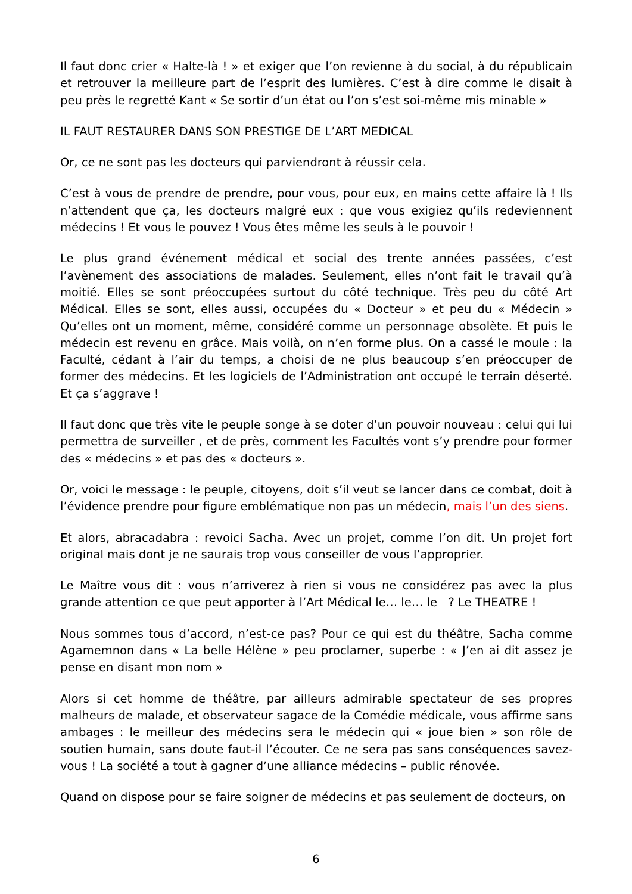Il faut donc crier « Halte-là ! » et exiger que l’on revienne à du social, à du républicain et retrouver la meilleure part de l’esprit des lumières. C’est à dire comme le disait à peu près le regretté Kant « Se sortir d’un état ou l’on s’est soi-même mis minable »
IL FAUT RESTAURER DANS SON PRESTIGE DE L’ART MEDICAL
Or, ce ne sont pas les docteurs qui parviendront à réussir cela.
C’est à vous de prendre de prendre, pour vous, pour eux, en mains cette affaire là ! Ils n’attendent que ça, les docteurs malgré eux : que vous exigiez qu’ils redeviennent médecins ! Et vous le pouvez ! Vous êtes même les seuls à le pouvoir !
Le plus grand événement médical et social des trente années passées, c’est l’avènement des associations de malades. Seulement, elles n’ont fait le travail qu’à moitié. Elles se sont préoccupées surtout du côté technique. Très peu du côté Art Médical. Elles se sont, elles aussi, occupées du « Docteur » et peu du « Médecin » Qu’elles ont un moment, même, considéré comme un personnage obsolète. Et puis le médecin est revenu en grâce. Mais voilà, on n’en forme plus. On a cassé le moule : la Faculté, cédant à l’air du temps, a choisi de ne plus beaucoup s’en préoccuper de former des médecins. Et les logiciels de l’Administration ont occupé le terrain déserté. Et ça s’aggrave !
Il faut donc que très vite le peuple songe à se doter d’un pouvoir nouveau : celui qui lui permettra de surveiller , et de près, comment les Facultés vont s’y prendre pour former des « médecins » et pas des « docteurs ».
Or, voici le message : le peuple, citoyens, doit s’il veut se lancer dans ce combat, doit à l’évidence prendre pour figure emblématique non pas un médecin, mais l’un des siens.
Et alors, abracadabra : revoici Sacha. Avec un projet, comme l’on dit. Un projet fort original mais dont je ne saurais trop vous conseiller de vous l’approprier.
Le Maître vous dit : vous n’arriverez à rien si vous ne considérez pas avec la plus grande attention ce que peut apporter à l’Art Médical le… le… le ? Le THEATRE !
Nous sommes tous d’accord, n’est-ce pas? Pour ce qui est du théâtre, Sacha comme Agamemnon dans « La belle Hélène » peu proclamer, superbe : « J’en ai dit assez je pense en disant mon nom »
Alors si cet homme de théâtre, par ailleurs admirable spectateur de ses propres malheurs de malade, et observateur sagace de la Comédie médicale, vous affirme sans ambages : le meilleur des médecins sera le médecin qui « joue bien » son rôle de soutien humain, sans doute faut-il l’écouter. Ce ne sera pas sans conséquences savez-vous ! La société a tout à gagner d’une alliance médecins – public rénovée.
Quand on dispose pour se faire soigner de médecins et pas seulement de docteurs, on
6